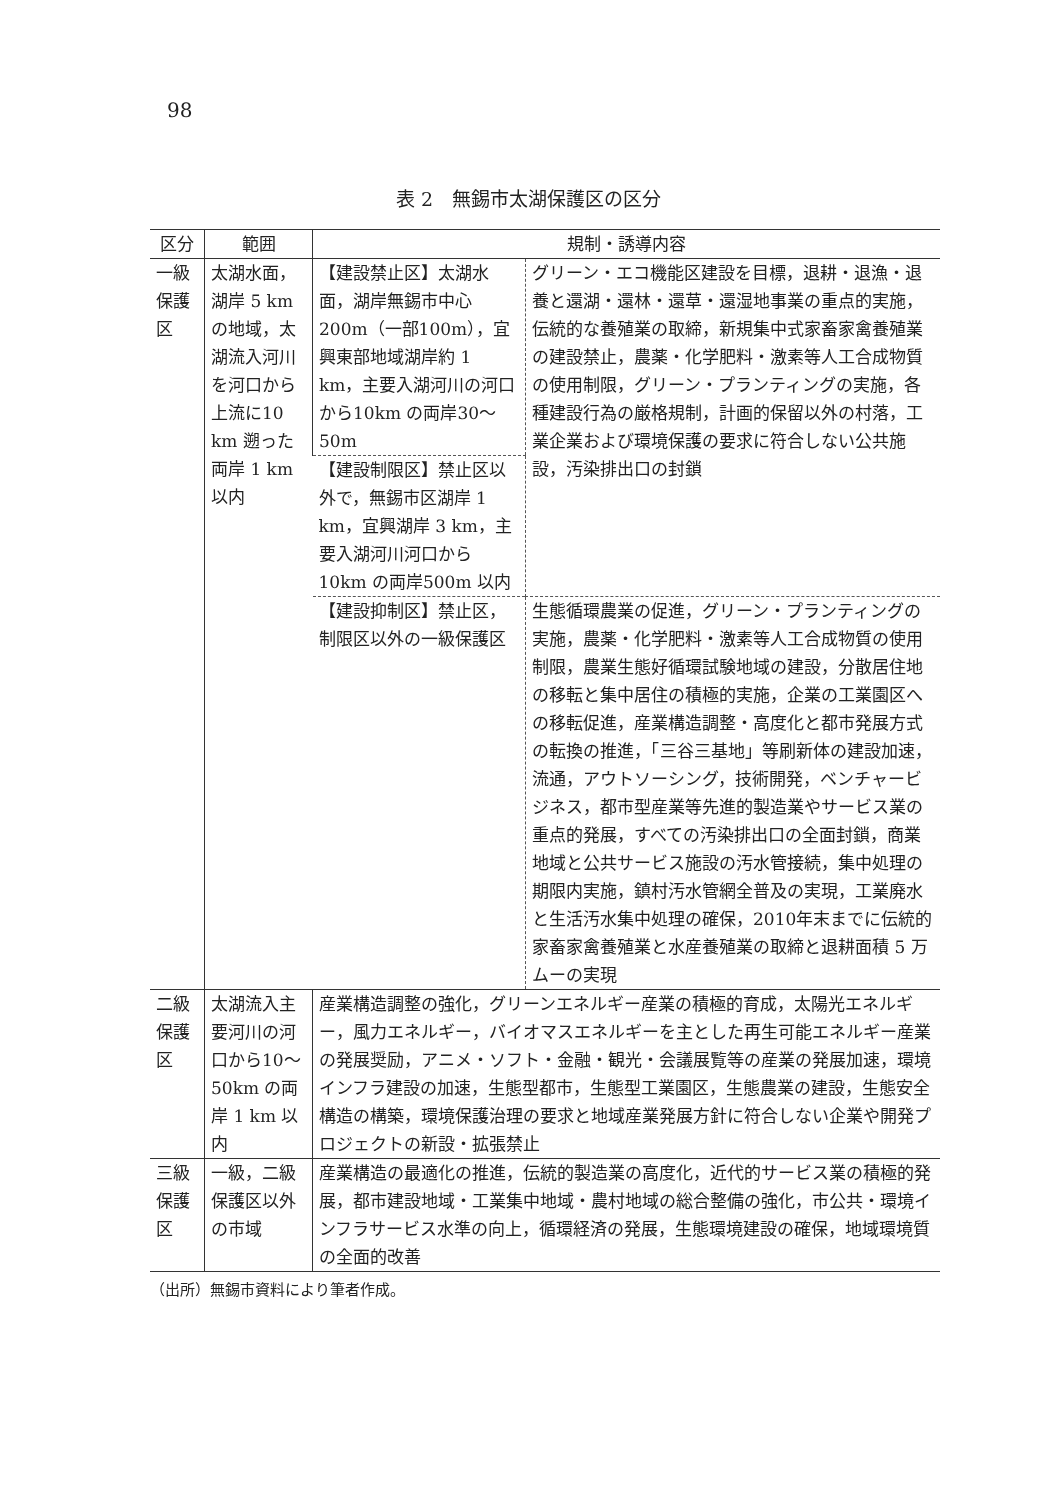98
表 2　無錫市太湖保護区の区分
| 区分 | 範囲 | 規制・誘導内容 | |
| --- | --- | --- | --- |
| 一級保護区 | 太湖水面，湖岸 5 km の地域，太湖流入河川を河口から上流に10 km 遡った両岸 1 km 以内 | 【建設禁止区】太湖水面，湖岸無錫市中心 200m（一部100m），宜興東部地域湖岸約 1 km，主要入湖河川の河口から10km の両岸30〜50m | グリーン・エコ機能区建設を目標，退耕・退漁・退養と還湖・還林・還草・還湿地事業の重点的実施，伝統的な養殖業の取締，新規集中式家畜家禽養殖業の建設禁止，農薬・化学肥料・激素等人工合成物質の使用制限，グリーン・プランティングの実施，各種建設行為の厳格規制，計画的保留以外の村落，工業企業および環境保護の要求に符合しない公共施設，汚染排出口の封鎖 |
| | | 【建設制限区】禁止区以外で，無錫市区湖岸 1 km，宜興湖岸 3 km，主要入湖河川河口から10km の両岸500m 以内 | |
| | | 【建設抑制区】禁止区，制限区以外の一級保護区 | 生態循環農業の促進，グリーン・プランティングの実施，農薬・化学肥料・激素等人工合成物質の使用制限，農業生態好循環試験地域の建設，分散居住地の移転と集中居住の積極的実施，企業の工業園区への移転促進，産業構造調整・高度化と都市発展方式の転換の推進，「三谷三基地」等刷新体の建設加速，流通，アウトソーシング，技術開発，ベンチャービジネス，都市型産業等先進的製造業やサービス業の重点的発展，すべての汚染排出口の全面封鎖，商業地域と公共サービス施設の汚水管接続，集中処理の期限内実施，鎮村汚水管網全普及の実現，工業廃水と生活汚水集中処理の確保，2010年末までに伝統的家畜家禽養殖業と水産養殖業の取締と退耕面積 5 万ムーの実現 |
| 二級保護区 | 太湖流入主要河川の河口から10〜50km の両岸 1 km 以内 | 産業構造調整の強化，グリーンエネルギー産業の積極的育成，太陽光エネルギー，風力エネルギー，バイオマスエネルギーを主とした再生可能エネルギー産業の発展奨励，アニメ・ソフト・金融・観光・会議展覧等の産業の発展加速，環境インフラ建設の加速，生態型都市，生態型工業園区，生態農業の建設，生態安全構造の構築，環境保護治理の要求と地域産業発展方針に符合しない企業や開発プロジェクトの新設・拡張禁止 | |
| 三級保護区 | 一級，二級保護区以外の市域 | 産業構造の最適化の推進，伝統的製造業の高度化，近代的サービス業の積極的発展，都市建設地域・工業集中地域・農村地域の総合整備の強化，市公共・環境インフラサービス水準の向上，循環経済の発展，生態環境建設の確保，地域環境質の全面的改善 | |
（出所）無錫市資料により筆者作成。